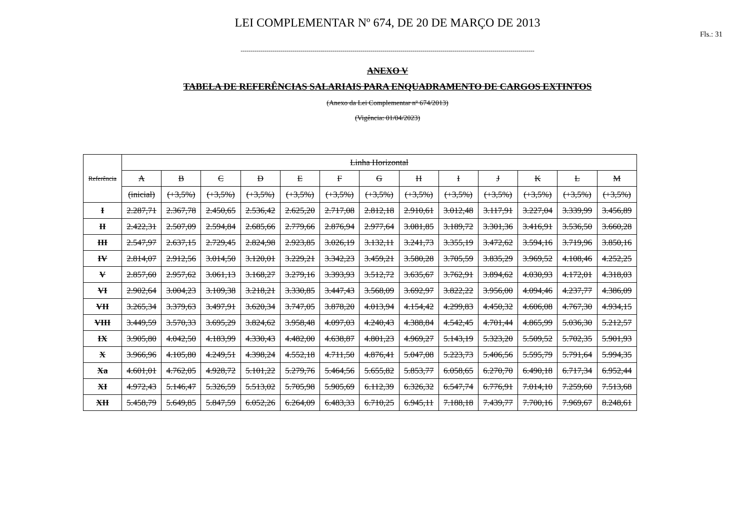LEI COMPLEMENTAR Nº 674, DE 20 DE MARÇO DE 2013
Fls.: 31
---------------------------------------------------------------------------------------------------------------------------------------------------
ANEXO V
TABELA DE REFERÊNCIAS SALARIAIS PARA ENQUADRAMENTO DE CARGOS EXTINTOS
(Anexo da Lei Complementar nº 674/2013)
(Vigência: 01/04/2023)
| Referência | Linha Horizontal | | | | | | | | | | | | |
| --- | --- | --- | --- | --- | --- | --- | --- | --- | --- | --- | --- | --- | --- |
| | A | B | C | D | E | F | G | H | I | J | K | L | M |
| | (inicial) | (+3,5%) | (+3,5%) | (+3,5%) | (+3,5%) | (+3,5%) | (+3,5%) | (+3,5%) | (+3,5%) | (+3,5%) | (+3,5%) | (+3,5%) | (+3,5%) |
| I | 2.287,71 | 2.367,78 | 2.450,65 | 2.536,42 | 2.625,20 | 2.717,08 | 2.812,18 | 2.910,61 | 3.012,48 | 3.117,91 | 3.227,04 | 3.339,99 | 3.456,89 |
| II | 2.422,31 | 2.507,09 | 2.594,84 | 2.685,66 | 2.779,66 | 2.876,94 | 2.977,64 | 3.081,85 | 3.189,72 | 3.301,36 | 3.416,91 | 3.536,50 | 3.660,28 |
| III | 2.547,97 | 2.637,15 | 2.729,45 | 2.824,98 | 2.923,85 | 3.026,19 | 3.132,11 | 3.241,73 | 3.355,19 | 3.472,62 | 3.594,16 | 3.719,96 | 3.850,16 |
| IV | 2.814,07 | 2.912,56 | 3.014,50 | 3.120,01 | 3.229,21 | 3.342,23 | 3.459,21 | 3.580,28 | 3.705,59 | 3.835,29 | 3.969,52 | 4.108,46 | 4.252,25 |
| V | 2.857,60 | 2.957,62 | 3.061,13 | 3.168,27 | 3.279,16 | 3.393,93 | 3.512,72 | 3.635,67 | 3.762,91 | 3.894,62 | 4.030,93 | 4.172,01 | 4.318,03 |
| VI | 2.902,64 | 3.004,23 | 3.109,38 | 3.218,21 | 3.330,85 | 3.447,43 | 3.568,09 | 3.692,97 | 3.822,22 | 3.956,00 | 4.094,46 | 4.237,77 | 4.386,09 |
| VII | 3.265,34 | 3.379,63 | 3.497,91 | 3.620,34 | 3.747,05 | 3.878,20 | 4.013,94 | 4.154,42 | 4.299,83 | 4.450,32 | 4.606,08 | 4.767,30 | 4.934,15 |
| VIII | 3.449,59 | 3.570,33 | 3.695,29 | 3.824,62 | 3.958,48 | 4.097,03 | 4.240,43 | 4.388,84 | 4.542,45 | 4.701,44 | 4.865,99 | 5.036,30 | 5.212,57 |
| IX | 3.905,80 | 4.042,50 | 4.183,99 | 4.330,43 | 4.482,00 | 4.638,87 | 4.801,23 | 4.969,27 | 5.143,19 | 5.323,20 | 5.509,52 | 5.702,35 | 5.901,93 |
| X | 3.966,96 | 4.105,80 | 4.249,51 | 4.398,24 | 4.552,18 | 4.711,50 | 4.876,41 | 5.047,08 | 5.223,73 | 5.406,56 | 5.595,79 | 5.791,64 | 5.994,35 |
| Xa | 4.601,01 | 4.762,05 | 4.928,72 | 5.101,22 | 5.279,76 | 5.464,56 | 5.655,82 | 5.853,77 | 6.058,65 | 6.270,70 | 6.490,18 | 6.717,34 | 6.952,44 |
| XI | 4.972,43 | 5.146,47 | 5.326,59 | 5.513,02 | 5.705,98 | 5.905,69 | 6.112,39 | 6.326,32 | 6.547,74 | 6.776,91 | 7.014,10 | 7.259,60 | 7.513,68 |
| XII | 5.458,79 | 5.649,85 | 5.847,59 | 6.052,26 | 6.264,09 | 6.483,33 | 6.710,25 | 6.945,11 | 7.188,18 | 7.439,77 | 7.700,16 | 7.969,67 | 8.248,61 |